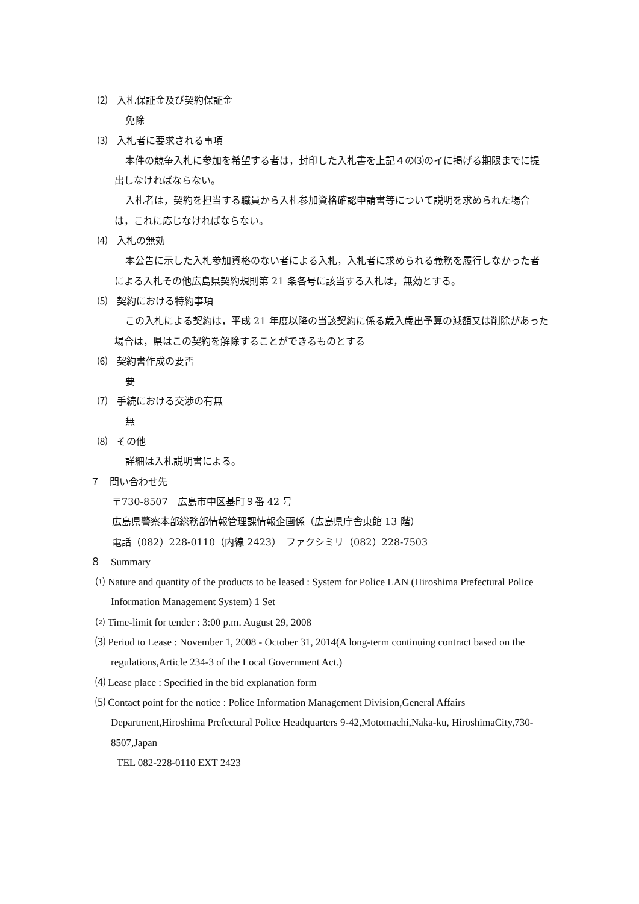⑵　入札保証金及び契約保証金
免除
⑶　入札者に要求される事項
本件の競争入札に参加を希望する者は，封印した入札書を上記４の⑶のイに掲げる期限までに提出しなければならない。
入札者は，契約を担当する職員から入札参加資格確認申請書等について説明を求められた場合は，これに応じなければならない。
⑷　入札の無効
本公告に示した入札参加資格のない者による入札，入札者に求められる義務を履行しなかった者による入札その他広島県契約規則第 21 条各号に該当する入札は，無効とする。
⑸　契約における特約事項
この入札による契約は，平成 21 年度以降の当該契約に係る歳入歳出予算の減額又は削除があった場合は，県はこの契約を解除することができるものとする
⑹　契約書作成の要否
要
⑺　手続における交渉の有無
無
⑻　その他
詳細は入札説明書による。
７　問い合わせ先
〒730-8507　広島市中区基町９番 42 号
広島県警察本部総務部情報管理課情報企画係（広島県庁舎東館 13 階）
電話（082）228-0110（内線 2423）　ファクシミリ（082）228-7503
８　Summary
⑴ Nature and quantity of the products to be leased : System for Police LAN (Hiroshima Prefectural Police Information Management System) 1 Set
⑵ Time-limit for tender : 3:00 p.m. August 29, 2008
⑶ Period to Lease : November 1, 2008 - October 31, 2014(A long-term continuing contract based on the regulations,Article 234-3 of the Local Government Act.)
⑷ Lease place : Specified in the bid explanation form
⑸ Contact point for the notice : Police Information Management Division,General Affairs Department,Hiroshima Prefectural Police Headquarters 9-42,Motomachi,Naka-ku, HiroshimaCity,730-8507,Japan
TEL 082-228-0110 EXT 2423